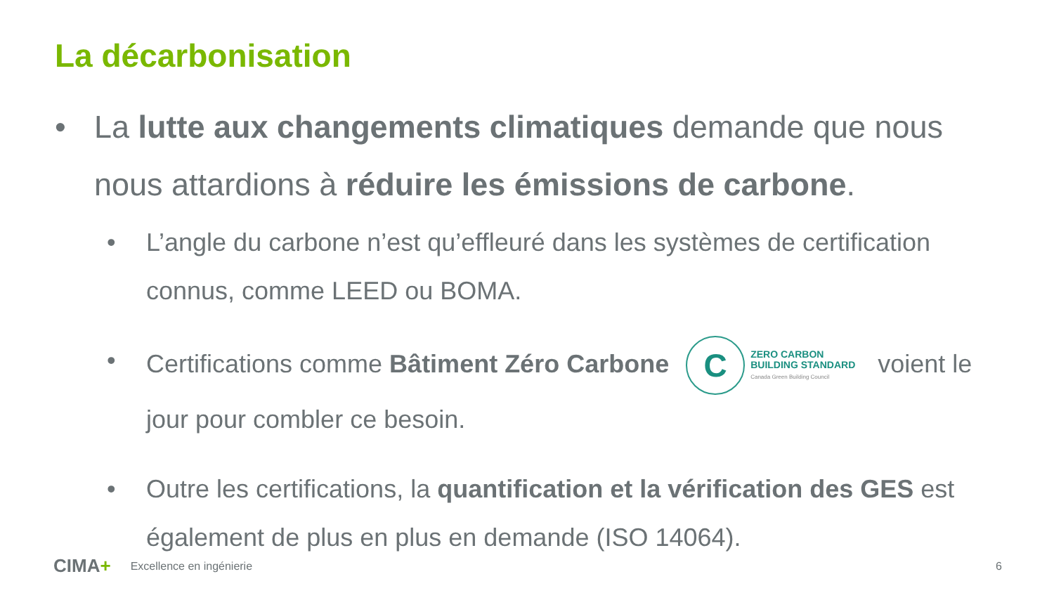La décarbonisation
• La lutte aux changements climatiques demande que nous nous attardions à réduire les émissions de carbone.
• L’angle du carbone n’est qu’effleuré dans les systèmes de certification connus, comme LEED ou BOMA.
• Certifications comme Bâtiment Zéro Carbone C ZERO CARBON
BUILDING STANDARD
Canada Green Building Council voient le jour pour combler ce besoin.
• Outre les certifications, la quantification et la vérification des GES est également de plus en plus en demande (ISO 14064).
CIMA+ Excellence en ingénierie 6